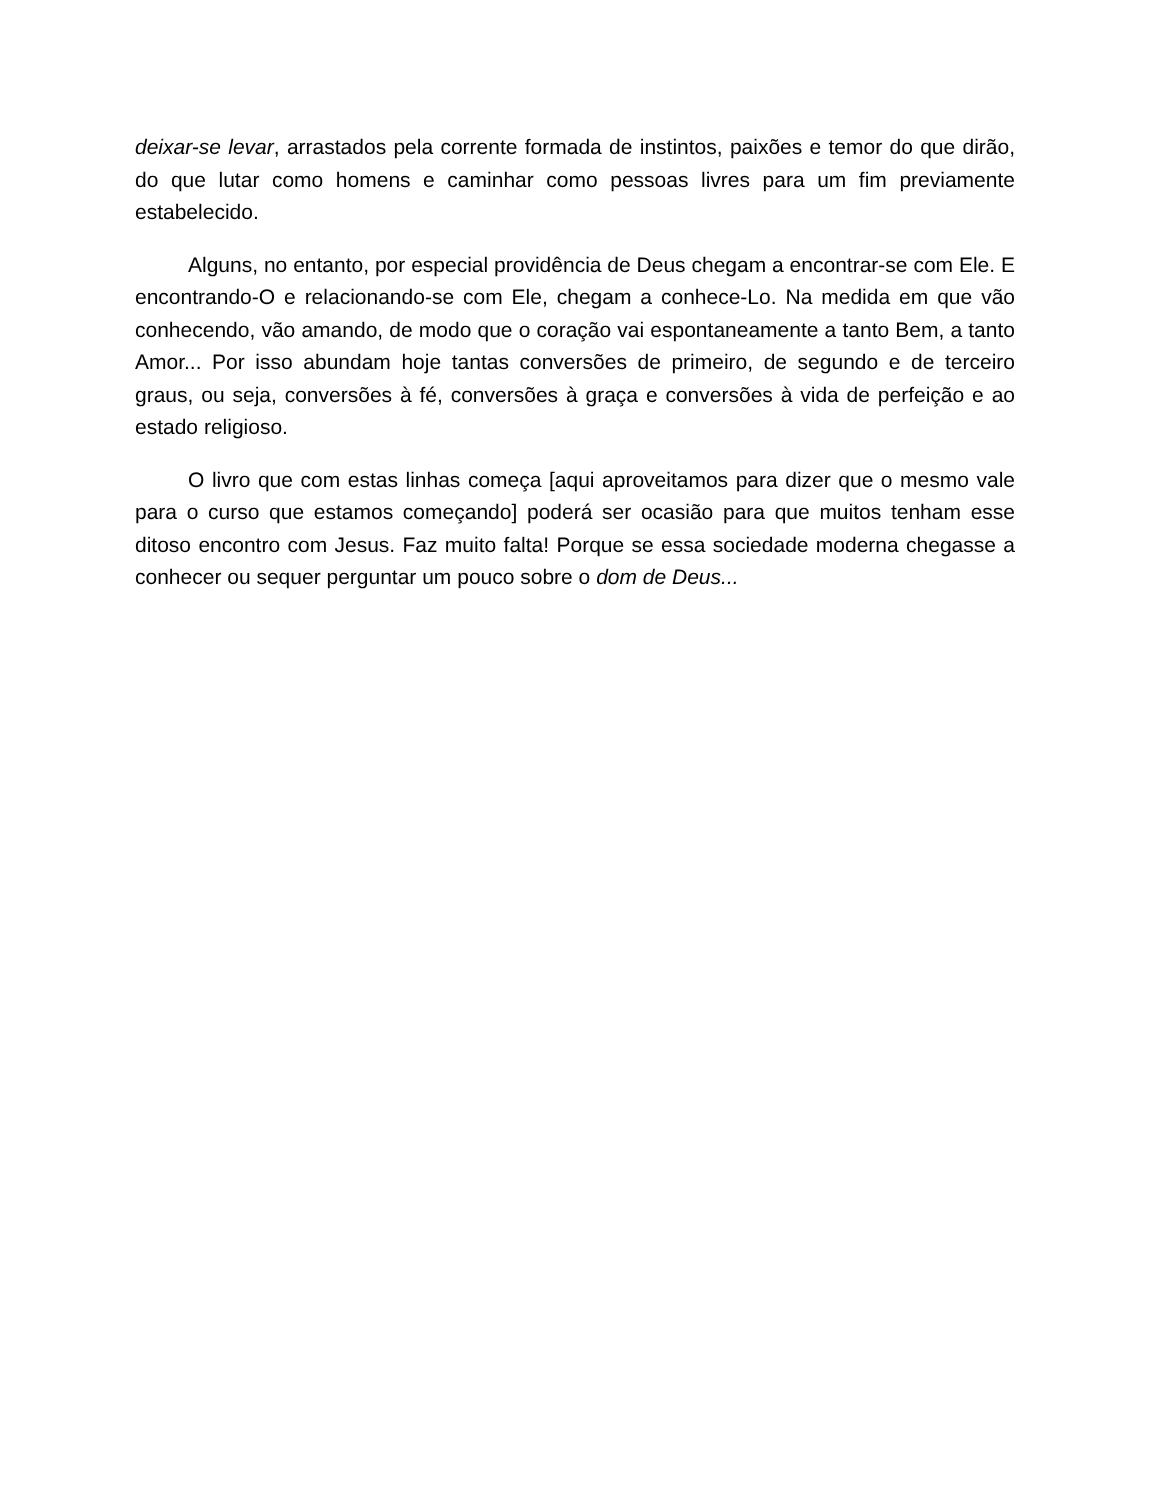deixar-se levar, arrastados pela corrente formada de instintos, paixões e temor do que dirão, do que lutar como homens e caminhar como pessoas livres para um fim previamente estabelecido.
Alguns, no entanto, por especial providência de Deus chegam a encontrar-se com Ele. E encontrando-O e relacionando-se com Ele, chegam a conhece-Lo. Na medida em que vão conhecendo, vão amando, de modo que o coração vai espontaneamente a tanto Bem, a tanto Amor... Por isso abundam hoje tantas conversões de primeiro, de segundo e de terceiro graus, ou seja, conversões à fé, conversões à graça e conversões à vida de perfeição e ao estado religioso.
O livro que com estas linhas começa [aqui aproveitamos para dizer que o mesmo vale para o curso que estamos começando] poderá ser ocasião para que muitos tenham esse ditoso encontro com Jesus. Faz muito falta! Porque se essa sociedade moderna chegasse a conhecer ou sequer perguntar um pouco sobre o dom de Deus...